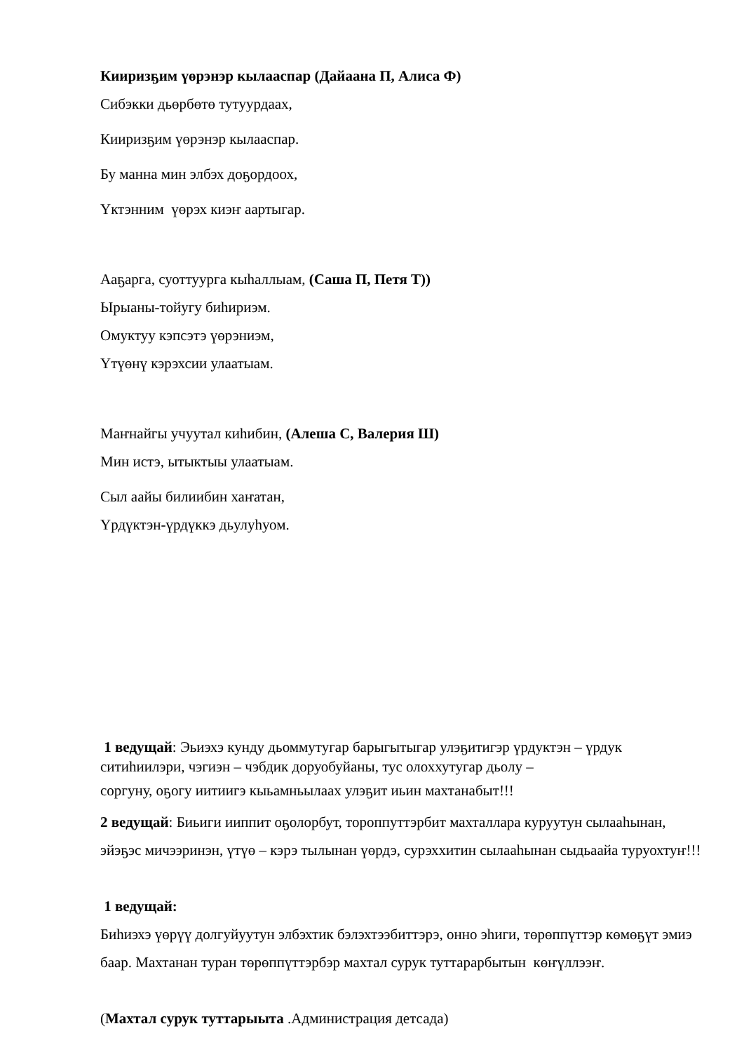Кииризҕим үөрэнэр кылааспар (Дайаана П, Алиса Ф)
Сибэкки дьөрбөтө тутуурдаах,
Кииризҕим үөрэнэр кылааспар.
Бу манна мин элбэх доҕордоох,
Үктэнним үөрэх киэҥ аартыгар.
Ааҕарга, суоттуурга кыһаллыам, (Саша П, Петя Т))
Ырыаны-тойугу биһириэм.
Омуктуу кэпсэтэ үөрэниэм,
Үтүөнү кэрэхсии улаатыам.
Маҥнайгы учуутал киһибин, (Алеша С, Валерия Ш)
Мин истэ, ытыктыы улаатыам.
Сыл аайы билиибин хаҥатан,
Үрдүктэн-үрдүккэ дьулуһуом.
1 ведущай: Эьиэхэ кунду дьоммутугар барыгытыгар улэҕитигэр үрдуктэн – үрдук ситиһиилэри, чэгиэн – чэбдик доруобуйаны, тус олоххутугар дьолу –
соргуну, оҕогу иитиигэ кыьамньылаах улэҕит иьин махтанабыт!!!
2 ведущай: Биьиги ииппит оҕолорбут, тороппуттэрбит махталлара куруутун сылааһынан, эйэҕэс мичээринэн, үтүө – кэрэ тылынан үөрдэ, сурэххитин сылааһынан сыдьаайа туруохтуҥ!!!
1 ведущай:
Биһиэхэ үөрүү долгуйуутун элбэхтик бэлэхтээбиттэрэ, онно эһиги, төрөппүттэр көмөҕүт эмиэ баар. Махтанан туран төрөппүттэрбэр махтал сурук туттарарбытын көҥүллээҥ.
(Махтал сурук туттарыыта .Администрация детсада)